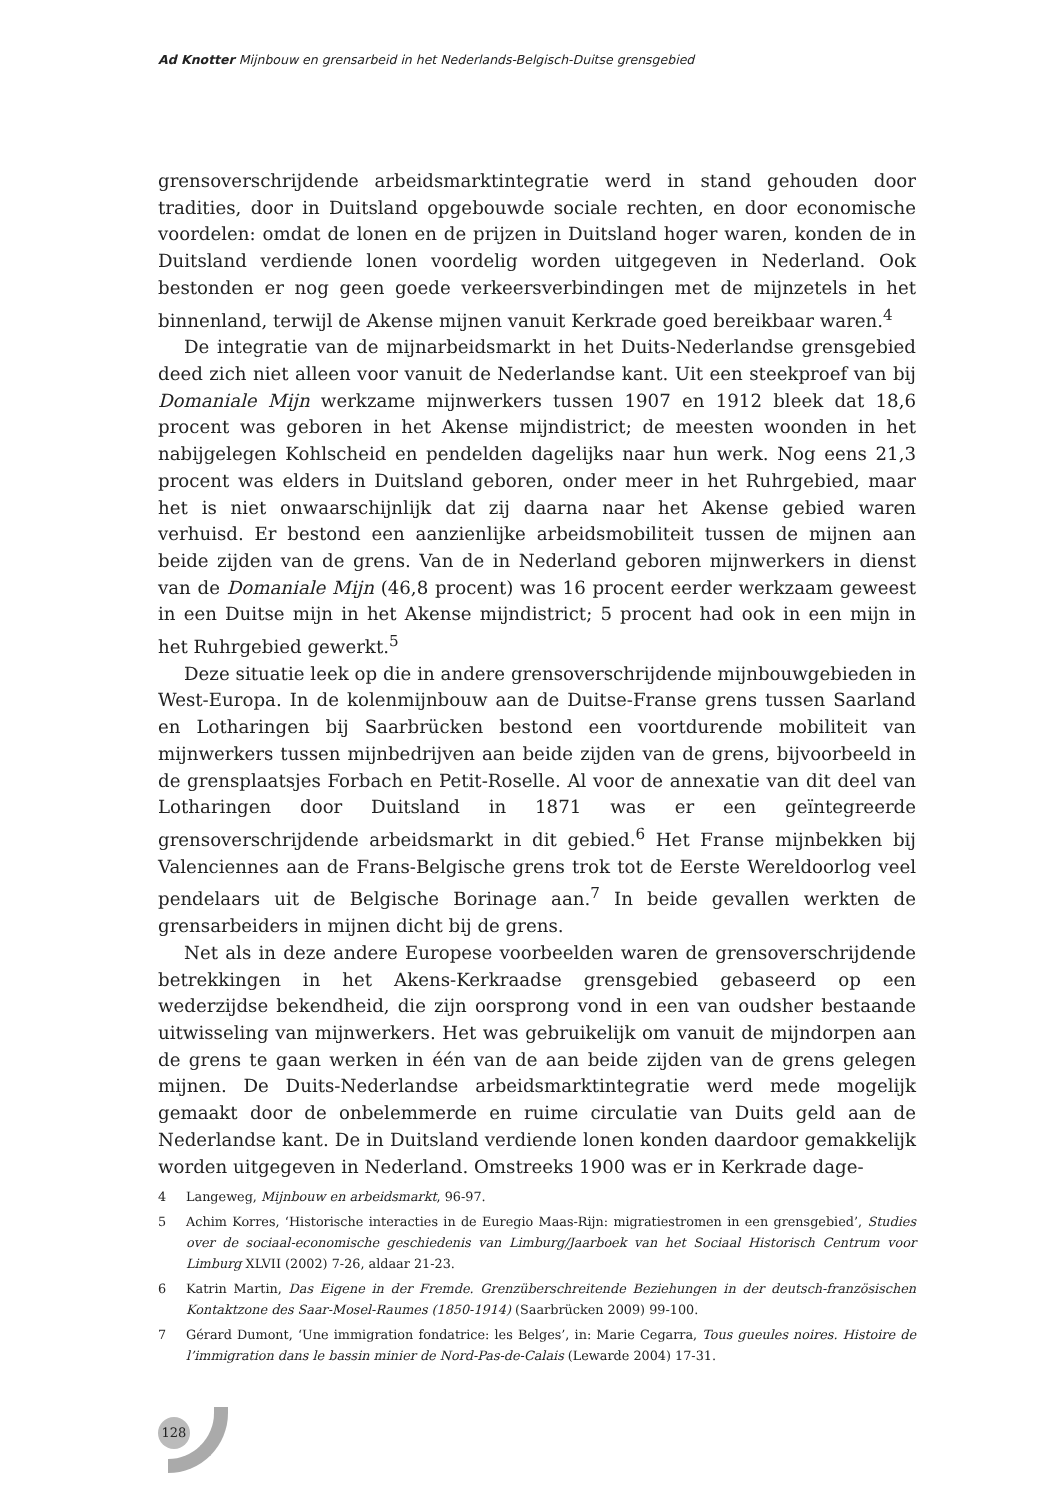Ad Knotter Mijnbouw en grensarbeid in het Nederlands-Belgisch-Duitse grensgebied
grensoverschrijdende arbeidsmarktintegratie werd in stand gehouden door tradities, door in Duitsland opgebouwde sociale rechten, en door economische voordelen: omdat de lonen en de prijzen in Duitsland hoger waren, konden de in Duitsland verdiende lonen voordelig worden uitgegeven in Nederland. Ook bestonden er nog geen goede verkeersverbindingen met de mijnzetels in het binnenland, terwijl de Akense mijnen vanuit Kerkrade goed bereikbaar waren.<sup>4</sup>
De integratie van de mijnarbeidsmarkt in het Duits-Nederlandse grensgebied deed zich niet alleen voor vanuit de Nederlandse kant. Uit een steekproef van bij Domaniale Mijn werkzame mijnwerkers tussen 1907 en 1912 bleek dat 18,6 procent was geboren in het Akense mijndistrict; de meesten woonden in het nabijgelegen Kohlscheid en pendelden dagelijks naar hun werk. Nog eens 21,3 procent was elders in Duitsland geboren, onder meer in het Ruhrgebied, maar het is niet onwaarschijnlijk dat zij daarna naar het Akense gebied waren verhuisd. Er bestond een aanzienlijke arbeidsmobiliteit tussen de mijnen aan beide zijden van de grens. Van de in Nederland geboren mijnwerkers in dienst van de Domaniale Mijn (46,8 procent) was 16 procent eerder werkzaam geweest in een Duitse mijn in het Akense mijndistrict; 5 procent had ook in een mijn in het Ruhrgebied gewerkt.<sup>5</sup>
Deze situatie leek op die in andere grensoverschrijdende mijnbouwgebieden in West-Europa. In de kolenmijnbouw aan de Duitse-Franse grens tussen Saarland en Lotharingen bij Saarbrücken bestond een voortdurende mobiliteit van mijnwerkers tussen mijnbedrijven aan beide zijden van de grens, bijvoorbeeld in de grensplaatsjes Forbach en Petit-Roselle. Al voor de annexatie van dit deel van Lotharingen door Duitsland in 1871 was er een geïntegreerde grensoverschrijdende arbeidsmarkt in dit gebied.<sup>6</sup> Het Franse mijnbekken bij Valenciennes aan de Frans-Belgische grens trok tot de Eerste Wereldoorlog veel pendelaars uit de Belgische Borinage aan.<sup>7</sup> In beide gevallen werkten de grensarbeiders in mijnen dicht bij de grens.
Net als in deze andere Europese voorbeelden waren de grensoverschrijdende betrekkingen in het Akens-Kerkraadse grensgebied gebaseerd op een wederzijdse bekendheid, die zijn oorsprong vond in een van oudsher bestaande uitwisseling van mijnwerkers. Het was gebruikelijk om vanuit de mijndorpen aan de grens te gaan werken in één van de aan beide zijden van de grens gelegen mijnen. De Duits-Nederlandse arbeidsmarktintegratie werd mede mogelijk gemaakt door de onbelemmerde en ruime circulatie van Duits geld aan de Nederlandse kant. De in Duitsland verdiende lonen konden daardoor gemakkelijk worden uitgegeven in Nederland. Omstreeks 1900 was er in Kerkrade dage-
4 Langeweg, Mijnbouw en arbeidsmarkt, 96-97.
5 Achim Korres, ‘Historische interacties in de Euregio Maas-Rijn: migratiestromen in een grensgebied’, Studies over de sociaal-economische geschiedenis van Limburg/Jaarboek van het Sociaal Historisch Centrum voor Limburg XLVII (2002) 7-26, aldaar 21-23.
6 Katrin Martin, Das Eigene in der Fremde. Grenzüberschreitende Beziehungen in der deutsch-französischen Kontaktzone des Saar-Mosel-Raumes (1850-1914) (Saarbrücken 2009) 99-100.
7 Gérard Dumont, ‘Une immigration fondatrice: les Belges’, in: Marie Cegarra, Tous gueules noires. Histoire de l’immigration dans le bassin minier de Nord-Pas-de-Calais (Lewarde 2004) 17-31.
128